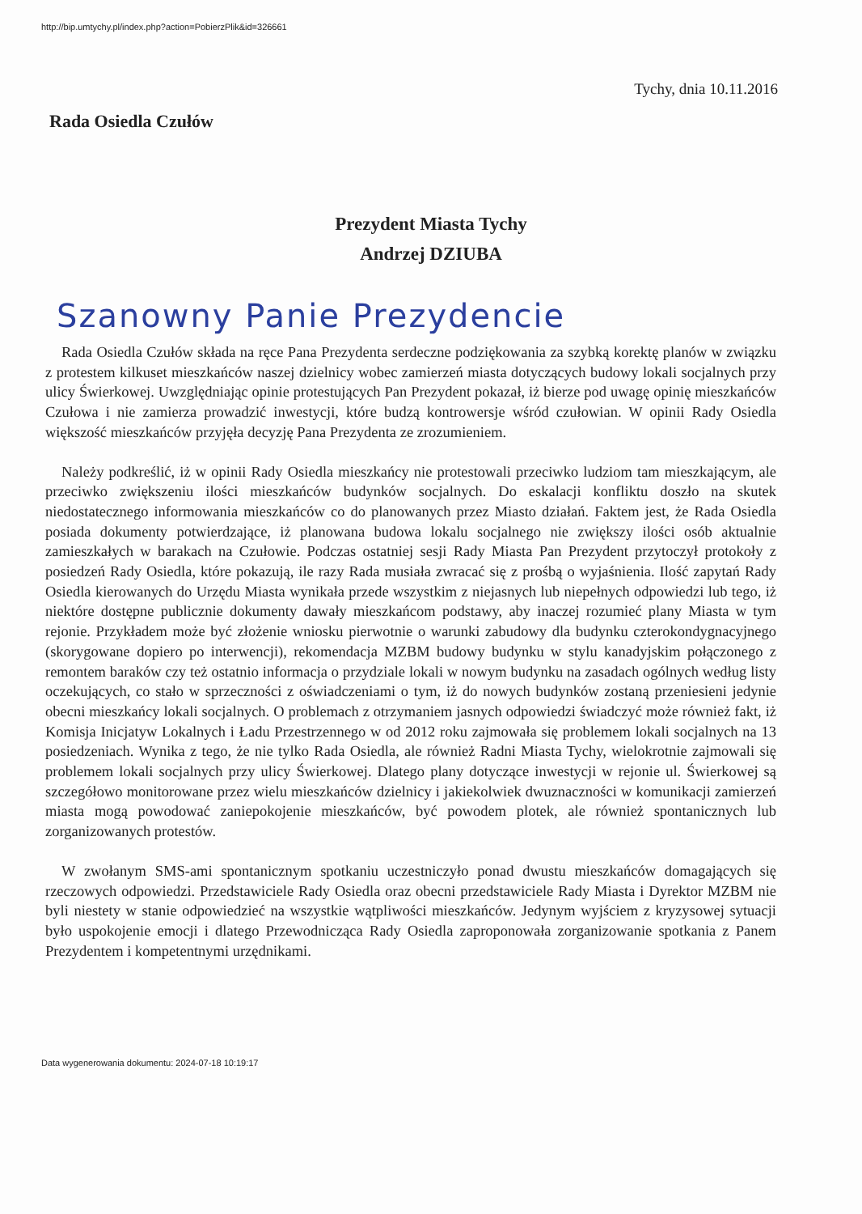http://bip.umtychy.pl/index.php?action=PobierzPlik&id=326661
Tychy, dnia 10.11.2016
Rada Osiedla Czułów
Prezydent Miasta Tychy
Andrzej DZIUBA
Szanowny Panie Prezydencie
Rada Osiedla Czułów składa na ręce Pana Prezydenta serdeczne podziękowania za szybką korektę planów w związku z protestem kilkuset mieszkańców naszej dzielnicy wobec zamierzeń miasta dotyczących budowy lokali socjalnych przy ulicy Świerkowej. Uwzględniając opinie protestujących Pan Prezydent pokazał, iż bierze pod uwagę opinię mieszkańców Czułowa i nie zamierza prowadzić inwestycji, które budzą kontrowersje wśród czułowian. W opinii Rady Osiedla większość mieszkańców przyjęła decyzję Pana Prezydenta ze zrozumieniem.
Należy podkreślić, iż w opinii Rady Osiedla mieszkańcy nie protestowali przeciwko ludziom tam mieszkającym, ale przeciwko zwiększeniu ilości mieszkańców budynków socjalnych. Do eskalacji konfliktu doszło na skutek niedostatecznego informowania mieszkańców co do planowanych przez Miasto działań. Faktem jest, że Rada Osiedla posiada dokumenty potwierdzające, iż planowana budowa lokalu socjalnego nie zwiększy ilości osób aktualnie zamieszkałych w barakach na Czułowie. Podczas ostatniej sesji Rady Miasta Pan Prezydent przytoczył protokoły z posiedzeń Rady Osiedla, które pokazują, ile razy Rada musiała zwracać się z prośbą o wyjaśnienia. Ilość zapytań Rady Osiedla kierowanych do Urzędu Miasta wynikała przede wszystkim z niejasnych lub niepełnych odpowiedzi lub tego, iż niektóre dostępne publicznie dokumenty dawały mieszkańcom podstawy, aby inaczej rozumieć plany Miasta w tym rejonie. Przykładem może być złożenie wniosku pierwotnie o warunki zabudowy dla budynku czterokondygnacyjnego (skorygowane dopiero po interwencji), rekomendacja MZBM budowy budynku w stylu kanadyjskim połączonego z remontem baraków czy też ostatnio informacja o przydziale lokali w nowym budynku na zasadach ogólnych według listy oczekujących, co stało w sprzeczności z oświadczeniami o tym, iż do nowych budynków zostaną przeniesieni jedynie obecni mieszkańcy lokali socjalnych. O problemach z otrzymaniem jasnych odpowiedzi świadczyć może również fakt, iż Komisja Inicjatyw Lokalnych i Ładu Przestrzennego w od 2012 roku zajmowała się problemem lokali socjalnych na 13 posiedzeniach. Wynika z tego, że nie tylko Rada Osiedla, ale również Radni Miasta Tychy, wielokrotnie zajmowali się problemem lokali socjalnych przy ulicy Świerkowej. Dlatego plany dotyczące inwestycji w rejonie ul. Świerkowej są szczegółowo monitorowane przez wielu mieszkańców dzielnicy i jakiekolwiek dwuznaczności w komunikacji zamierzeń miasta mogą powodować zaniepokojenie mieszkańców, być powodem plotek, ale również spontanicznych lub zorganizowanych protestów.
W zwołanym SMS-ami spontanicznym spotkaniu uczestniczyło ponad dwustu mieszkańców domagających się rzeczowych odpowiedzi. Przedstawiciele Rady Osiedla oraz obecni przedstawiciele Rady Miasta i Dyrektor MZBM nie byli niestety w stanie odpowiedzieć na wszystkie wątpliwości mieszkańców. Jedynym wyjściem z kryzysowej sytuacji było uspokojenie emocji i dlatego Przewodnicząca Rady Osiedla zaproponowała zorganizowanie spotkania z Panem Prezydentem i kompetentnymi urzędnikami.
Data wygenerowania dokumentu: 2024-07-18 10:19:17